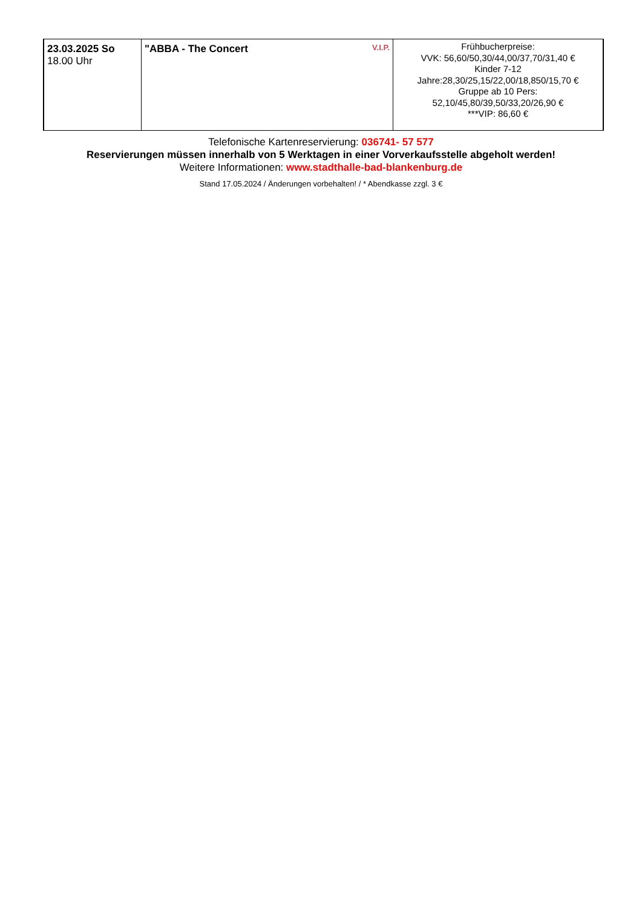| 23.03.2025 So 18.00 Uhr | V.I.P. "ABBA - The Concert | Frühbucherpreise: VVK: 56,60/50,30/44,00/37,70/31,40 € Kinder 7-12 Jahre:28,30/25,15/22,00/18,850/15,70 € Gruppe ab 10 Pers: 52,10/45,80/39,50/33,20/26,90 € ***VIP: 86,60 € |
Telefonische Kartenreservierung: 036741- 57 577
Reservierungen müssen innerhalb von 5 Werktagen in einer Vorverkaufsstelle abgeholt werden!
Weitere Informationen: www.stadthalle-bad-blankenburg.de
Stand 17.05.2024 / Änderungen vorbehalten! / * Abendkasse zzgl. 3 €